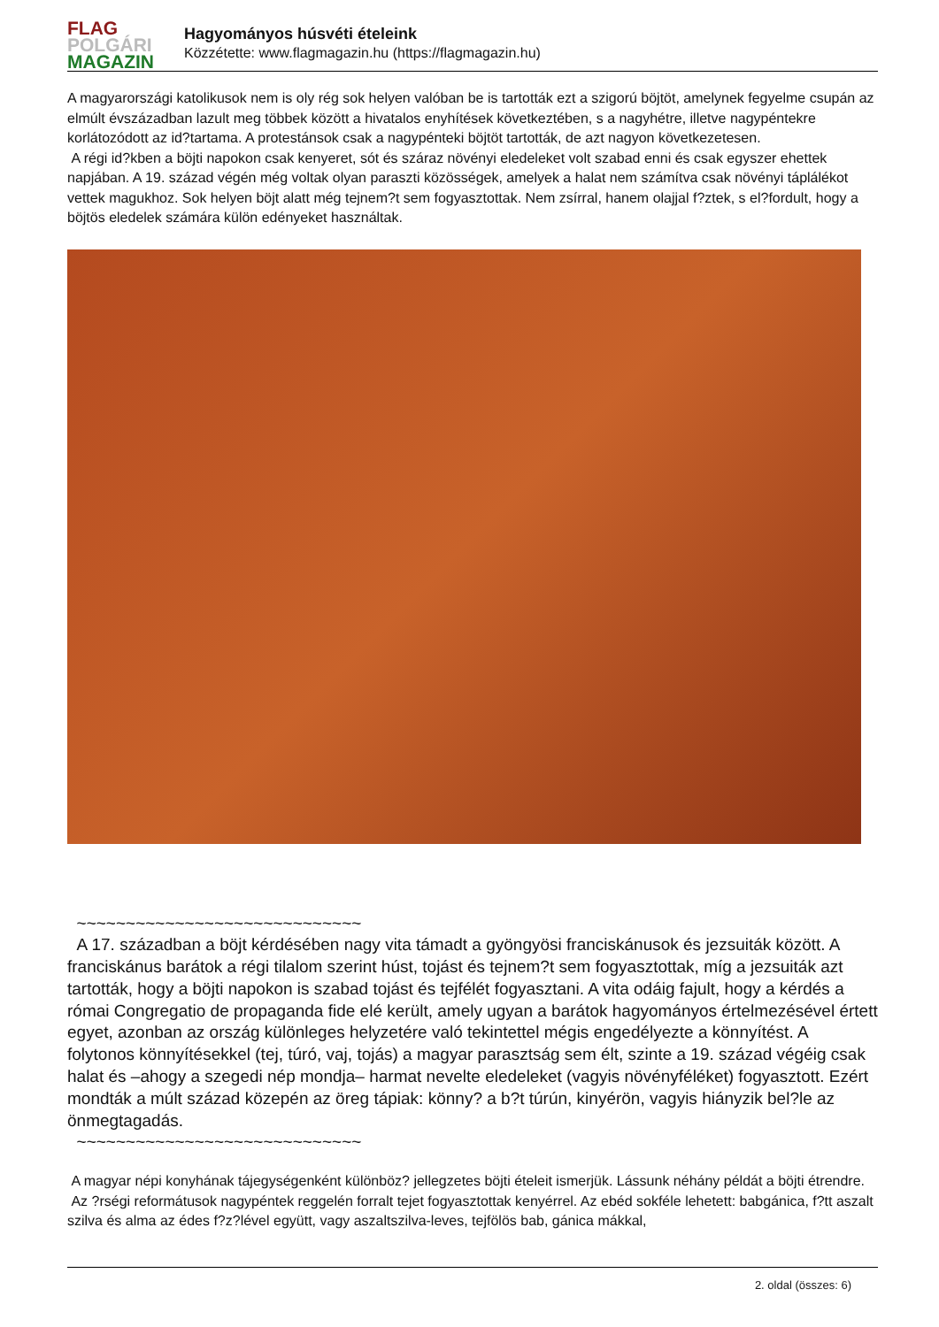FLAG
POLGÁRI
MAGAZIN
Hagyományos húsvéti ételeink
Közzétette: www.flagmagazin.hu (https://flagmagazin.hu)
A magyarországi katolikusok nem is oly rég sok helyen valóban be is tartották ezt a szigorú böjtöt, amelynek fegyelme csupán az elmúlt évszázadban lazult meg többek között a hivatalos enyhítések következtében, s a nagyhétre, illetve nagypéntekre korlátozódott az id?tartama. A protestánsok csak a nagypénteki böjtöt tartották, de azt nagyon következetesen.
A régi id?kben a böjti napokon csak kenyeret, sót és száraz növényi eledeleket volt szabad enni és csak egyszer ehettek napjában. A 19. század végén még voltak olyan paraszti közösségek, amelyek a halat nem számítva csak növényi táplálékot vettek magukhoz. Sok helyen böjt alatt még tejnem?t sem fogyasztottak. Nem zsírral, hanem olajjal f?ztek, s el?fordult, hogy a böjtös eledelek számára külön edényeket használtak.
~~~~~~~~~~~~~~~~~~~~~~~~~~~~~
A 17. században a böjt kérdésében nagy vita támadt a gyöngyösi franciskánusok és jezsuiták között. A franciskánus barátok a régi tilalom szerint húst, tojást és tejnem?t sem fogyasztottak, míg a jezsuiták azt tartották, hogy a böjti napokon is szabad tojást és tejfélét fogyasztani. A vita odáig fajult, hogy a kérdés a római Congregatio de propaganda fide elé került, amely ugyan a barátok hagyományos értelmezésével értett egyet, azonban az ország különleges helyzetére való tekintettel mégis engedélyezte a könnyítést. A folytonos könnyítésekkel (tej, túró, vaj, tojás) a magyar parasztság sem élt, szinte a 19. század végéig csak halat és –ahogy a szegedi nép mondja– harmat nevelte eledeleket (vagyis növényféléket) fogyasztott. Ezért mondták a múlt század közepén az öreg tápiak: könny? a b?t túrún, kinyérön, vagyis hiányzik bel?le az önmegtagadás.
~~~~~~~~~~~~~~~~~~~~~~~~~~~~~
A magyar népi konyhának tájegységenként különböz? jellegzetes böjti ételeit ismerjük. Lássunk néhány példát a böjti étrendre.
Az ?rségi reformátusok nagypéntek reggelén forralt tejet fogyasztottak kenyérrel. Az ebéd sokféle lehetett: babgánica, f?tt aszalt szilva és alma az édes f?z?lével együtt, vagy aszaltszilva-leves, tejfölös bab, gánica mákkal,
2. oldal (összes: 6)